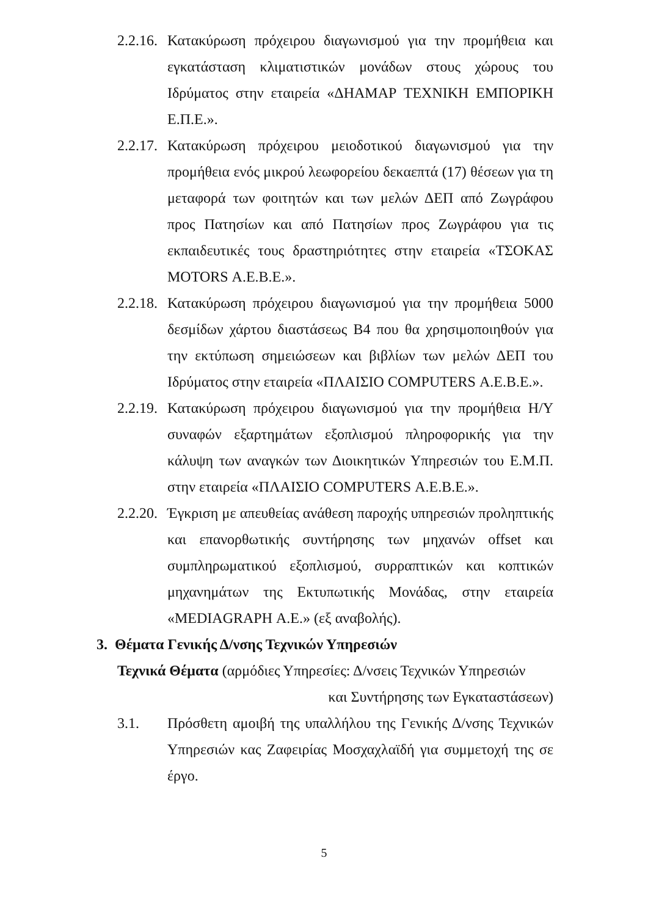2.2.16.
Κατακύρωση πρόχειρου διαγωνισμού για την προμήθεια και εγκατάσταση κλιματιστικών μονάδων στους χώρους του Ιδρύματος στην εταιρεία «ΔΗΑΜΑΡ ΤΕΧΝΙΚΗ ΕΜΠΟΡΙΚΗ Ε.Π.Ε.».
2.2.17.
Κατακύρωση πρόχειρου μειοδοτικού διαγωνισμού για την προμήθεια ενός μικρού λεωφορείου δεκαεπτά (17) θέσεων για τη μεταφορά των φοιτητών και των μελών ΔΕΠ από Ζωγράφου προς Πατησίων και από Πατησίων προς Ζωγράφου για τις εκπαιδευτικές τους δραστηριότητες στην εταιρεία «ΤΣΟΚΑΣ MOTORS Α.Ε.Β.Ε.».
2.2.18.
Κατακύρωση πρόχειρου διαγωνισμού για την προμήθεια 5000 δεσμίδων χάρτου διαστάσεως Β4 που θα χρησιμοποιηθούν για την εκτύπωση σημειώσεων και βιβλίων των μελών ΔΕΠ του Ιδρύματος στην εταιρεία «ΠΛΑΙΣΙΟ COMPUTERS Α.Ε.Β.Ε.».
2.2.19.
Κατακύρωση πρόχειρου διαγωνισμού για την προμήθεια Η/Υ συναφών εξαρτημάτων εξοπλισμού πληροφορικής για την κάλυψη των αναγκών των Διοικητικών Υπηρεσιών του Ε.Μ.Π. στην εταιρεία «ΠΛΑΙΣΙΟ COMPUTERS Α.Ε.Β.Ε.».
2.2.20.
Έγκριση με απευθείας ανάθεση παροχής υπηρεσιών προληπτικής και επανορθωτικής συντήρησης των μηχανών offset και συμπληρωματικού εξοπλισμού, συρραπτικών και κοπτικών μηχανημάτων της Εκτυπωτικής Μονάδας, στην εταιρεία «MEDIAGRAPH Α.Ε.» (εξ αναβολής).
3. Θέματα Γενικής Δ/νσης Τεχνικών Υπηρεσιών
Τεχνικά Θέματα (αρμόδιες Υπηρεσίες: Δ/νσεις Τεχνικών Υπηρεσιών
και Συντήρησης των Εγκαταστάσεων)
3.1. Πρόσθετη αμοιβή της υπαλλήλου της Γενικής Δ/νσης Τεχνικών Υπηρεσιών κας Ζαφειρίας Μοσχαχλαϊδή για συμμετοχή της σε έργο.
5